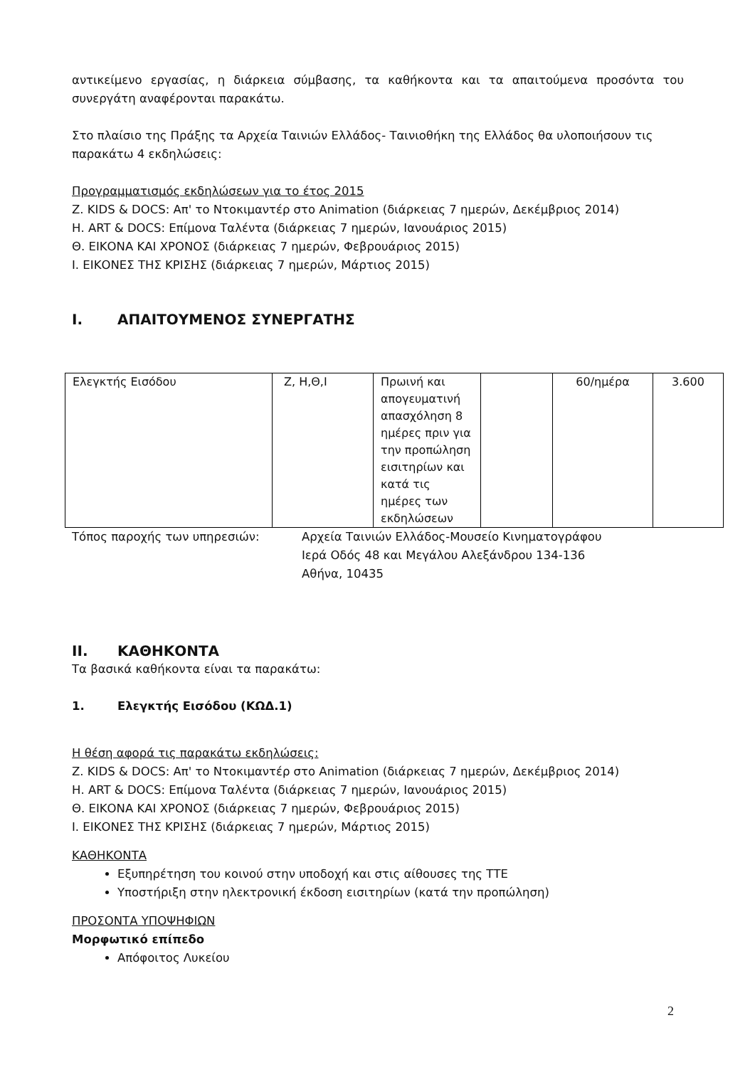αντικείμενο εργασίας, η διάρκεια σύμβασης, τα καθήκοντα και τα απαιτούμενα προσόντα του συνεργάτη αναφέρονται παρακάτω.
Στο πλαίσιο της Πράξης τα Αρχεία Ταινιών Ελλάδος- Ταινιοθήκη της Ελλάδος θα υλοποιήσουν τις παρακάτω 4 εκδηλώσεις:
Προγραμματισμός εκδηλώσεων για το έτος 2015
Ζ. KIDS & DOCS: Απ' το Ντοκιμαντέρ στο Animation (διάρκειας 7 ημερών, Δεκέμβριος 2014)
Η. ART & DOCS: Επίμονα Ταλέντα (διάρκειας 7 ημερών, Ιανουάριος 2015)
Θ. ΕΙΚΟΝΑ ΚΑΙ ΧΡΟΝΟΣ (διάρκειας 7 ημερών, Φεβρουάριος 2015)
Ι. ΕΙΚΟΝΕΣ ΤΗΣ ΚΡΙΣΗΣ (διάρκειας 7 ημερών, Μάρτιος 2015)
I. ΑΠΑΙΤΟΥΜΕΝΟΣ ΣΥΝΕΡΓΑΤΗΣ
| Ελεγκτής Εισόδου | Ζ, Η,Θ,Ι | Πρωινή και απογευματινή απασχόληση 8 ημέρες πριν για την προπώληση εισιτηρίων και κατά τις ημέρες των εκδηλώσεων | | 60/ημέρα | 3.600 |
Τόπος παροχής των υπηρεσιών: Αρχεία Ταινιών Ελλάδος-Μουσείο Κινηματογράφου
Ιερά Οδός 48 και Μεγάλου Αλεξάνδρου 134-136
Αθήνα, 10435
II. ΚΑΘΗΚΟΝΤΑ
Τα βασικά καθήκοντα είναι τα παρακάτω:
1. Ελεγκτής Εισόδου (ΚΩΔ.1)
Η θέση αφορά τις παρακάτω εκδηλώσεις:
Ζ. KIDS & DOCS: Απ' το Ντοκιμαντέρ στο Animation (διάρκειας 7 ημερών, Δεκέμβριος 2014)
Η. ART & DOCS: Επίμονα Ταλέντα (διάρκειας 7 ημερών, Ιανουάριος 2015)
Θ. ΕΙΚΟΝΑ ΚΑΙ ΧΡΟΝΟΣ (διάρκειας 7 ημερών, Φεβρουάριος 2015)
Ι. ΕΙΚΟΝΕΣ ΤΗΣ ΚΡΙΣΗΣ (διάρκειας 7 ημερών, Μάρτιος 2015)
ΚΑΘΗΚΟΝΤΑ
Εξυπηρέτηση του κοινού στην υποδοχή και στις αίθουσες της ΤΤΕ
Υποστήριξη στην ηλεκτρονική έκδοση εισιτηρίων (κατά την προπώληση)
ΠΡΟΣΟΝΤΑ ΥΠΟΨΗΦΙΩΝ
Μορφωτικό επίπεδο
Απόφοιτος Λυκείου
2